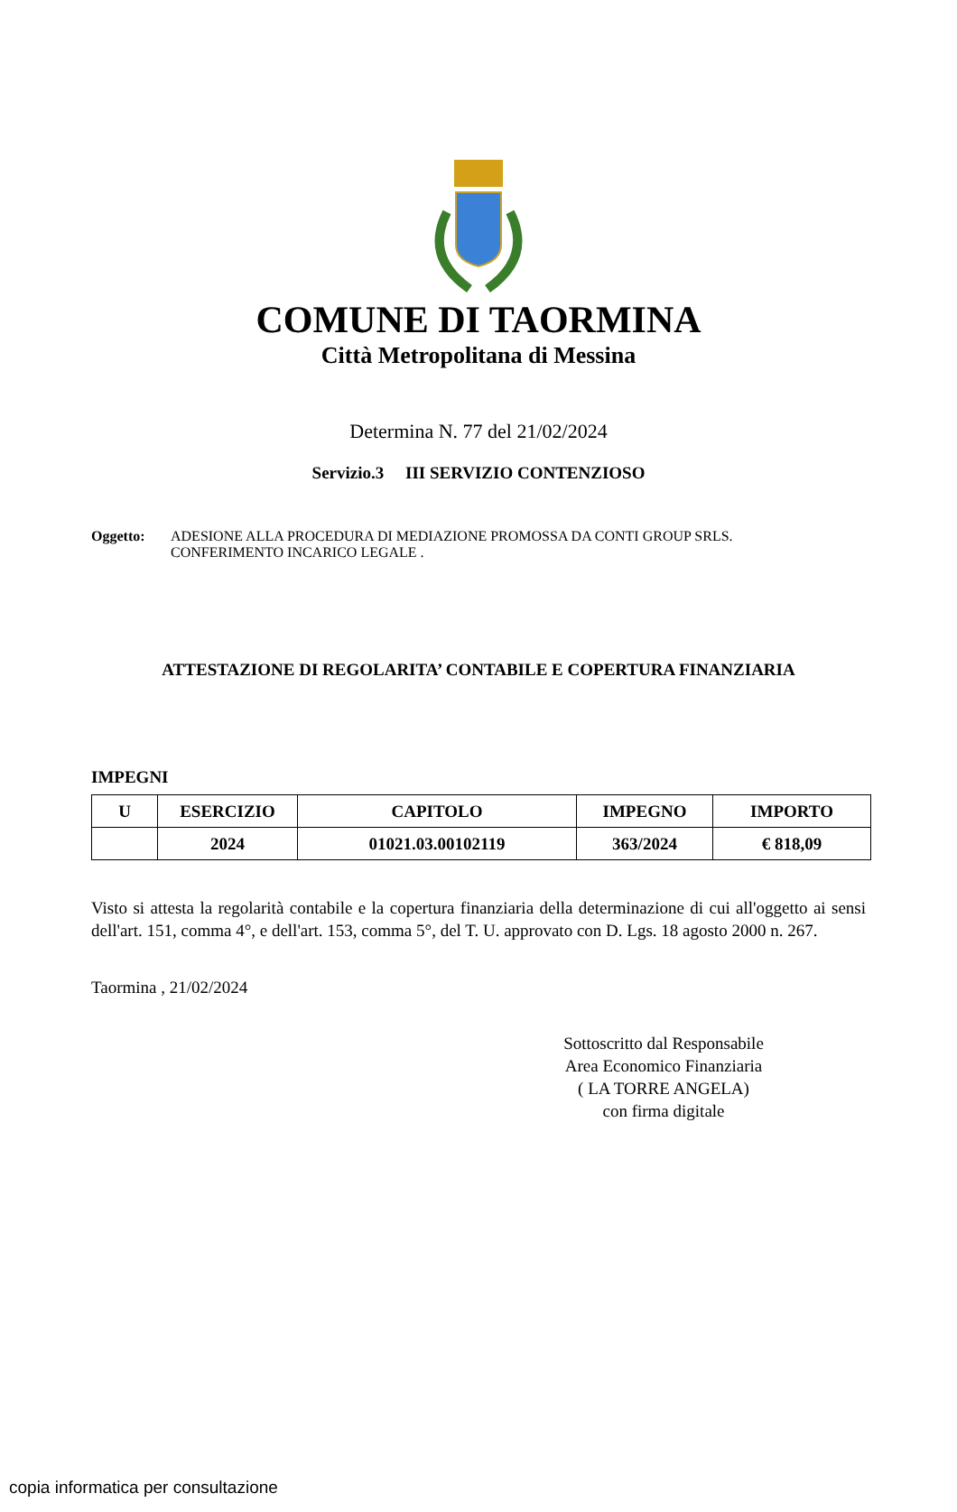COMUNE DI TAORMINA
Città Metropolitana di Messina
Determina N. 77 del 21/02/2024
Servizio.3 III SERVIZIO CONTENZIOSO
Oggetto: ADESIONE ALLA PROCEDURA DI MEDIAZIONE PROMOSSA DA CONTI GROUP SRLS.
CONFERIMENTO INCARICO LEGALE .
ATTESTAZIONE DI REGOLARITA’ CONTABILE E COPERTURA FINANZIARIA
IMPEGNI
| U | ESERCIZIO | CAPITOLO | IMPEGNO | IMPORTO |
| --- | --- | --- | --- | --- |
| | 2024 | 01021.03.00102119 | 363/2024 | € 818,09 |
Visto si attesta la regolarità contabile e la copertura finanziaria della determinazione di cui all'oggetto ai sensi dell'art. 151, comma 4°, e dell'art. 153, comma 5°, del T. U. approvato con D. Lgs. 18 agosto 2000 n. 267.
Taormina , 21/02/2024
Sottoscritto dal Responsabile
Area Economico Finanziaria
( LA TORRE ANGELA)
con firma digitale
copia informatica per consultazione